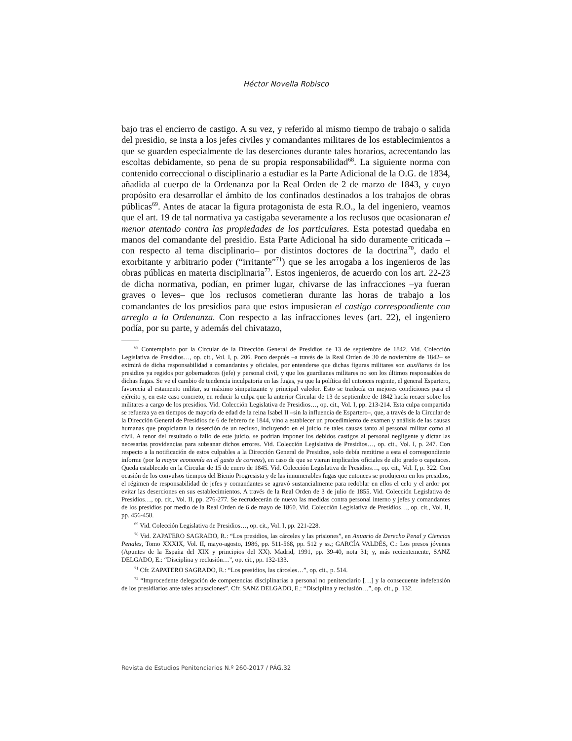Héctor Novella Robisco
bajo tras el encierro de castigo. A su vez, y referido al mismo tiempo de trabajo o salida del presidio, se insta a los jefes civiles y comandantes militares de los establecimientos a que se guarden especialmente de las deserciones durante tales horarios, acrecentando las escoltas debidamente, so pena de su propia responsabilidad<sup>68</sup>. La siguiente norma con contenido correccional o disciplinario a estudiar es la Parte Adicional de la O.G. de 1834, añadida al cuerpo de la Ordenanza por la Real Orden de 2 de marzo de 1843, y cuyo propósito era desarrollar el ámbito de los confinados destinados a los trabajos de obras públicas<sup>69</sup>. Antes de atacar la figura protagonista de esta R.O., la del ingeniero, veamos que el art. 19 de tal normativa ya castigaba severamente a los reclusos que ocasionaran el menor atentado contra las propiedades de los particulares. Esta potestad quedaba en manos del comandante del presidio. Esta Parte Adicional ha sido duramente criticada –con respecto al tema disciplinario– por distintos doctores de la doctrina<sup>70</sup>, dado el exorbitante y arbitrario poder (“irritante”<sup>71</sup>) que se les arrogaba a los ingenieros de las obras públicas en materia disciplinaria<sup>72</sup>. Estos ingenieros, de acuerdo con los art. 22-23 de dicha normativa, podían, en primer lugar, chivarse de las infracciones –ya fueran graves o leves– que los reclusos cometieran durante las horas de trabajo a los comandantes de los presidios para que estos impusieran el castigo correspondiente con arreglo a la Ordenanza. Con respecto a las infracciones leves (art. 22), el ingeniero podía, por su parte, y además del chivatazo,
<sup>68</sup> Contemplado por la Circular de la Dirección General de Presidios de 13 de septiembre de 1842. Vid. Colección Legislativa de Presidios…, op. cit., Vol. I, p. 206. Poco después –a través de la Real Orden de 30 de noviembre de 1842– se eximirá de dicha responsabilidad a comandantes y oficiales, por entenderse que dichas figuras militares son auxiliares de los presidios ya regidos por gobernadores (jefe) y personal civil, y que los guardianes militares no son los últimos responsables de dichas fugas. Se ve el cambio de tendencia inculpatoria en las fugas, ya que la política del entonces regente, el general Espartero, favorecía al estamento militar, su máximo simpatizante y principal valedor. Esto se traducía en mejores condiciones para el ejército y, en este caso concreto, en reducir la culpa que la anterior Circular de 13 de septiembre de 1842 hacía recaer sobre los militares a cargo de los presidios. Vid. Colección Legislativa de Presidios…, op. cit., Vol. I, pp. 213-214. Esta culpa compartida se refuerza ya en tiempos de mayoría de edad de la reina Isabel II –sin la influencia de Espartero–, que, a través de la Circular de la Dirección General de Presidios de 6 de febrero de 1844, vino a establecer un procedimiento de examen y análisis de las causas humanas que propiciaran la deserción de un recluso, incluyendo en el juicio de tales causas tanto al personal militar como al civil. A tenor del resultado o fallo de este juicio, se podrían imponer los debidos castigos al personal negligente y dictar las necesarias providencias para subsanar dichos errores. Vid. Colección Legislativa de Presidios…, op. cit., Vol. I, p. 247. Con respecto a la notificación de estos culpables a la Dirección General de Presidios, solo debía remitirse a esta el correspondiente informe (por la mayor economía en el gasto de correos), en caso de que se vieran implicados oficiales de alto grado o capataces. Queda establecido en la Circular de 15 de enero de 1845. Vid. Colección Legislativa de Presidios…, op. cit., Vol. I, p. 322. Con ocasión de los convulsos tiempos del Bienio Progresista y de las innumerables fugas que entonces se produjeron en los presidios, el régimen de responsabilidad de jefes y comandantes se agravó sustancialmente para redoblar en ellos el celo y el ardor por evitar las deserciones en sus establecimientos. A través de la Real Orden de 3 de julio de 1855. Vid. Colección Legislativa de Presidios…, op. cit., Vol. II, pp. 276-277. Se recrudecerán de nuevo las medidas contra personal interno y jefes y comandantes de los presidios por medio de la Real Orden de 6 de mayo de 1860. Vid. Colección Legislativa de Presidios…, op. cit., Vol. II, pp. 456-458.
<sup>69</sup> Vid. Colección Legislativa de Presidios…, op. cit., Vol. I, pp. 221-228.
<sup>70</sup> Vid. ZAPATERO SAGRADO, R.: “Los presidios, las cárceles y las prisiones”, en Anuario de Derecho Penal y Ciencias Penales, Tomo XXXIX, Vol. II, mayo-agosto, 1986, pp. 511-568, pp. 512 y ss.; GARCÍA VALDÉS, C.: Los presos jóvenes (Apuntes de la España del XIX y principios del XX). Madrid, 1991, pp. 39-40, nota 31; y, más recientemente, SANZ DELGADO, E.: “Disciplina y reclusión…”, op. cit., pp. 132-133.
<sup>71</sup> Cfr. ZAPATERO SAGRADO, R.: “Los presidios, las cárceles…”, op. cit., p. 514.
<sup>72</sup> “Improcedente delegación de competencias disciplinarias a personal no penitenciario […] y la consecuente indefensión de los presidiarios ante tales acusaciones”. Cfr. SANZ DELGADO, E.: “Disciplina y reclusión…”, op. cit., p. 132.
Revista de Estudios Penitenciarios N.º 260-2017 / PÁG.32